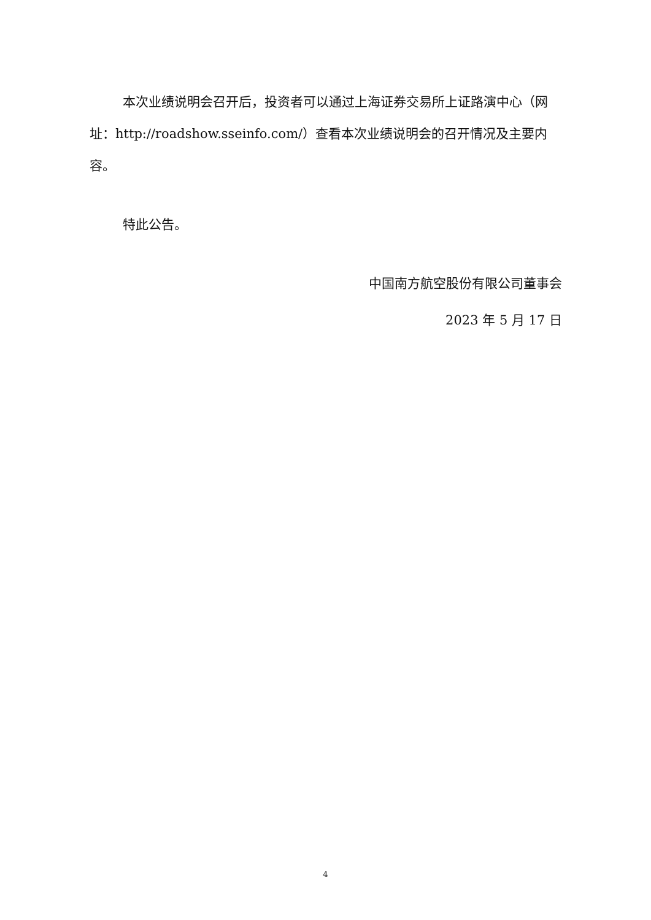本次业绩说明会召开后，投资者可以通过上海证券交易所上证路演中心（网址：http://roadshow.sseinfo.com/）查看本次业绩说明会的召开情况及主要内容。
特此公告。
中国南方航空股份有限公司董事会
2023 年 5 月 17 日
4